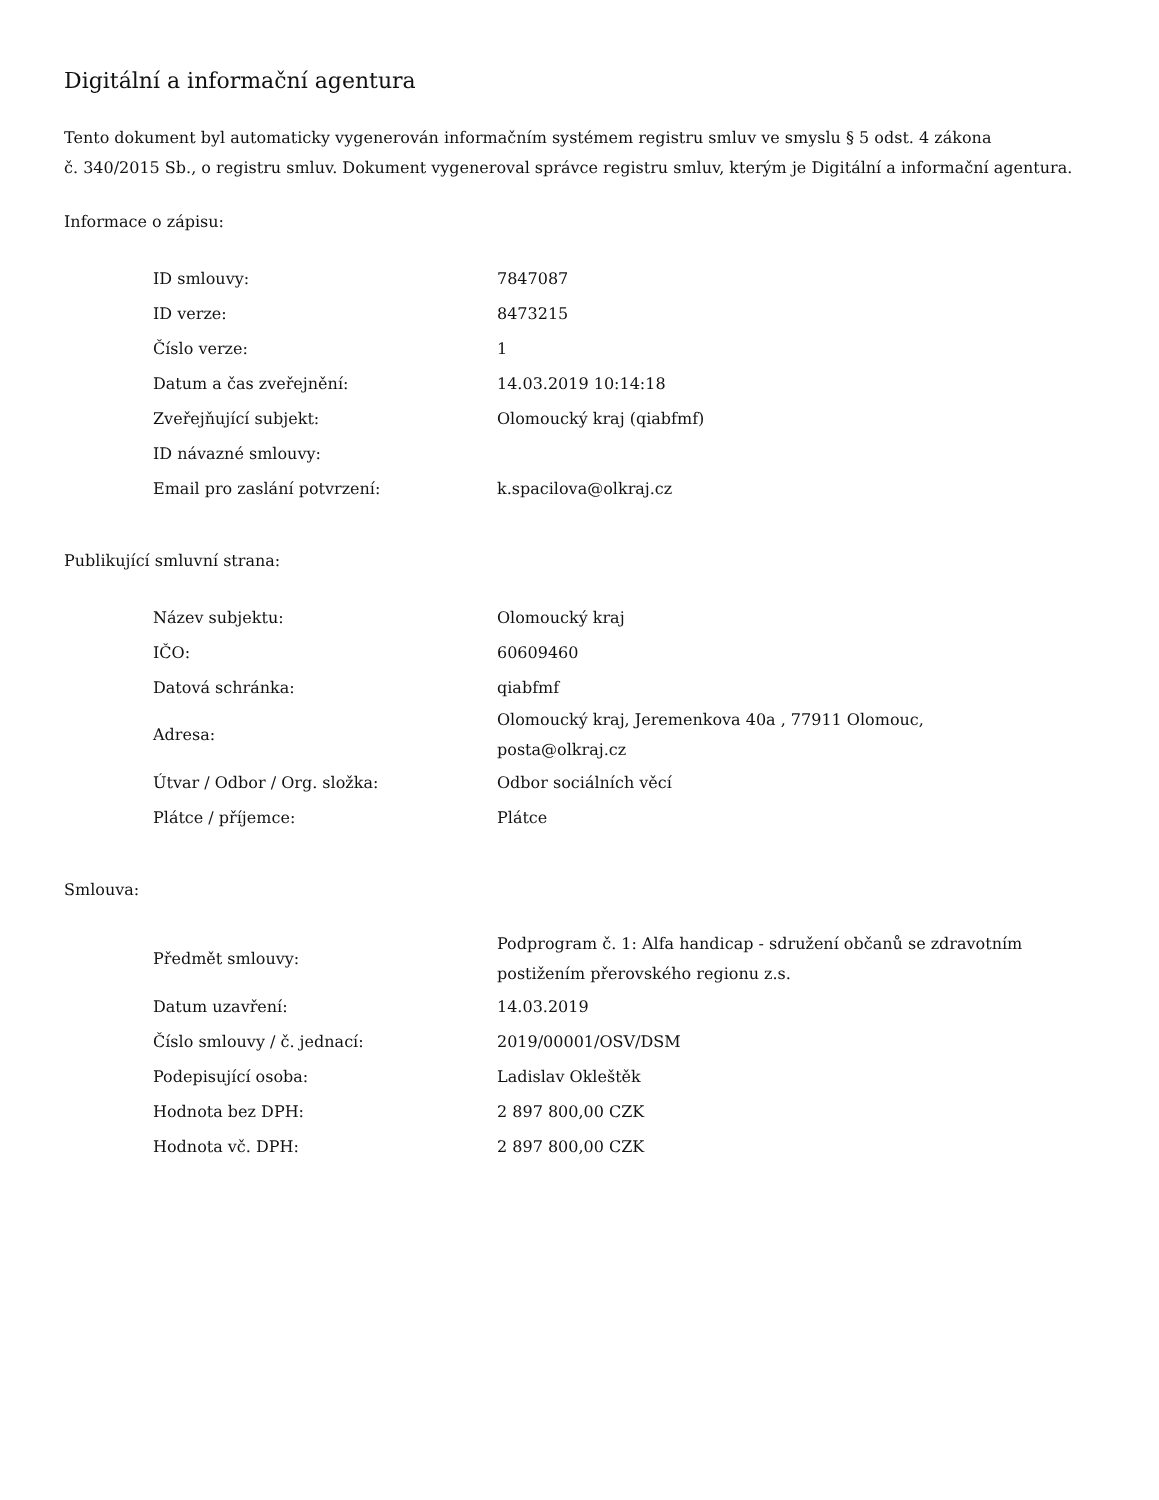Digitální a informační agentura
Tento dokument byl automaticky vygenerován informačním systémem registru smluv ve smyslu § 5 odst. 4 zákona
č. 340/2015 Sb., o registru smluv. Dokument vygeneroval správce registru smluv, kterým je Digitální a informační agentura.
Informace o zápisu:
| ID smlouvy: | 7847087 |
| ID verze: | 8473215 |
| Číslo verze: | 1 |
| Datum a čas zveřejnění: | 14.03.2019 10:14:18 |
| Zveřejňující subjekt: | Olomoucký kraj (qiabfmf) |
| ID návazné smlouvy: | |
| Email pro zaslání potvrzení: | k.spacilova@olkraj.cz |
Publikující smluvní strana:
| Název subjektu: | Olomoucký kraj |
| IČO: | 60609460 |
| Datová schránka: | qiabfmf |
| Adresa: | Olomoucký kraj, Jeremenkova 40a , 77911 Olomouc, posta@olkraj.cz |
| Útvar / Odbor / Org. složka: | Odbor sociálních věcí |
| Plátce / příjemce: | Plátce |
Smlouva:
| Předmět smlouvy: | Podprogram č. 1: Alfa handicap - sdružení občanů se zdravotním postižením přerovského regionu z.s. |
| Datum uzavření: | 14.03.2019 |
| Číslo smlouvy / č. jednací: | 2019/00001/OSV/DSM |
| Podepisující osoba: | Ladislav Okleštěk |
| Hodnota bez DPH: | 2 897 800,00 CZK |
| Hodnota vč. DPH: | 2 897 800,00 CZK |